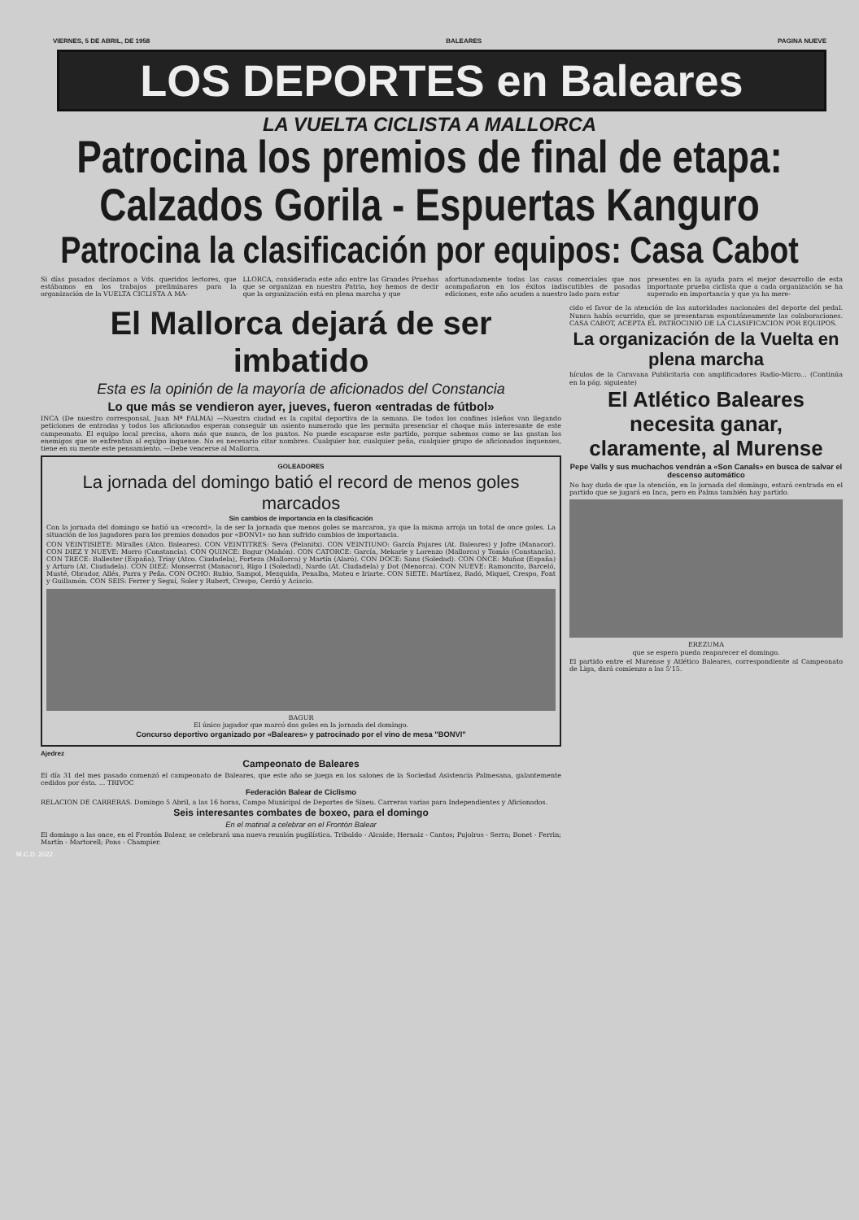VIERNES, 5 DE ABRIL, DE 1958 BALEARES PAGINA NUEVE
LOS DEPORTES en Baleares
LA VUELTA CICLISTA A MALLORCA
Patrocina los premios de final de etapa: Calzados Gorila - Espuertas Kanguro
Patrocina la clasificación por equipos: Casa Cabot
Si días pasados decíamos a Vds. queridos lectores, que estábamos en los trabajos preliminares para la organización de la VUELTA CICLISTA A MA-
LLORCA, considerada este año entre las Grandes Pruebas que se organizan en nuestra Patria, hoy hemos de decir que la organización está en plena marcha y que
afortunadamente todas las casas comerciales que nos acompañaron en los éxitos indiscutibles de pasadas ediciones, este año acuden a nuestro lado para estar
presentes en la ayuda para el mejor desarrollo de esta importante prueba ciclista que a cada organización se ha superado en importancia y que ya ha mere-
El Mallorca dejará de ser imbatido
Esta es la opinión de la mayoría de aficionados del Constancia
Lo que más se vendieron ayer, jueves, fueron «entradas de fútbol»
INCA (De nuestro corresponsal, Juan Mª FALMA) —Nuestra ciudad es la capital deportiva de la semana. De todos los confines isleños van llegando peticiones de entradas y todos los aficionados esperan conseguir un asiento numerado que les permita presenciar el choque más interesante de este campeonato. El equipo local precisa, ahora más que nunca, de los puntos. No puede escaparse este partido, porque sabemos como se las gastan los enemigos que se enfrentan al equipo inquense. No es necesario citar nombres. Cualquier bar, cualquier peña, cualquier grupo de aficionados inquenses, tiene en su mente este pensamiento. —Debe vencerse al Mallorca.
GOLEADORES
La jornada del domingo batió el record de menos goles marcados
Sin cambios de importancia en la clasificación
Con la jornada del domingo se batió un «record», la de ser la jornada que menos goles se marcaron, ya que la misma arroja un total de once goles. La situación de los jugadores para los premios donados por «BONVI» no han sufrido cambios de importancia.
CON VEINTISIETE: Miralles (Atco. Baleares). CON VEINTITRES: Seva (Felanitx). CON VEINTIUNO: García Pajares (At. Baleares) y Jofre (Manacor). CON DIEZ Y NUEVE: Morro (Constancia). CON QUINCE: Bagur (Mahón). CON CATORCE: García, Mekarie y Lorenzo (Mallorca) y Tomás (Constancia). CON TRECE: Ballester (España), Triay (Atco. Ciudadela), Forteza (Mallorca) y Martín (Alaró). CON DOCE: Sans (Soledad). CON ONCE: Muñoz (España) y Arturo (At. Ciudadela). CON DIEZ: Monserrat (Manacor), Rigo I (Soledad), Nardo (At. Ciudadela) y Dot (Menorca). CON NUEVE: Ramoncito, Barceló, Musté, Obrador, Allés, Parra y Peña. CON OCHO: Rubio, Sampol, Mezquida, Penalba, Mateu e Iriarte. CON SIETE: Martínez, Radó, Miquel, Crespo, Font y Guillamón. CON SEIS: Ferrer y Seguí, Soler y Rubert, Crespo, Cerdó y Aciscio.
BAGUR
El único jugador que marcó dos goles en la jornada del domingo.
Concurso deportivo organizado por «Baleares» y patrocinado por el vino de mesa "BONVI"
Ajedrez
Campeonato de Baleares
El día 31 del mes pasado comenzó el campeonato de Baleares, que este año se juega en los salones de la Sociedad Asistencia Palmesana, galantemente cedidos por ésta. ... TRIVOC
Federación Balear de Ciclismo
RELACION DE CARRERAS. Domingo 5 Abril, a las 16 horas, Campo Municipal de Deportes de Sineu. Carreras varias para Independientes y Aficionados.
Seis interesantes combates de boxeo, para el domingo
En el matinal a celebrar en el Frontón Balear
El domingo a las once, en el Frontón Balear, se celebrará una nueva reunión pugilística. Tribaldo - Alcaide; Hernaiz - Cantos; Pujolros - Serra; Bonet - Ferrin; Martín - Martorell; Pons - Champier.
cido el favor de la atención de las autoridades nacionales del deporte del pedal. Nunca había ocurrido, que se presentaran espontáneamente las colaboraciones. CASA CABOT, ACEPTA EL PATROCINIO DE LA CLASIFICACION POR EQUIPOS.
La organización de la Vuelta en plena marcha
hículos de la Caravana Publicitaria con amplificadores Radio-Micro... (Continúa en la pág. siguiente)
El Atlético Baleares necesita ganar, claramente, al Murense
Pepe Valls y sus muchachos vendrán a «Son Canals» en busca de salvar el descenso automático
No hay duda de que la atención, en la jornada del domingo, estará centrada en el partido que se jugará en Inca, pero en Palma también hay partido.
EREZUMA
que se espera pueda reaparecer el domingo.
El partido entre el Murense y Atlético Baleares, correspondiente al Campeonato de Liga, dará comienzo a las 5'15.
M.C.D. 2022